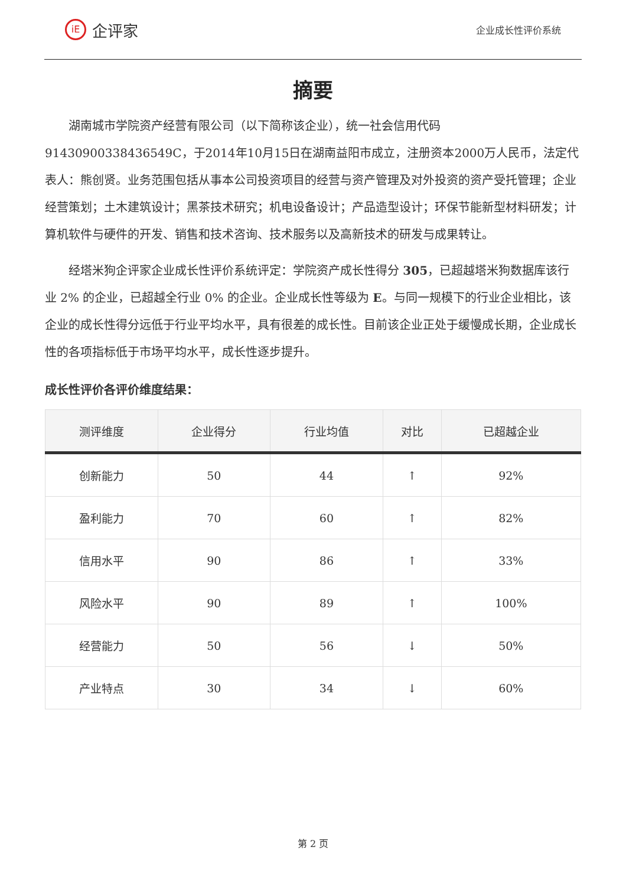iE 企评家
企业成长性评价系统
摘要
湖南城市学院资产经营有限公司（以下简称该企业），统一社会信用代码91430900338436549C，于2014年10月15日在湖南益阳市成立，注册资本2000万人民币，法定代表人：熊创贤。业务范围包括从事本公司投资项目的经营与资产管理及对外投资的资产受托管理；企业经营策划；土木建筑设计；黑茶技术研究；机电设备设计；产品造型设计；环保节能新型材料研发；计算机软件与硬件的开发、销售和技术咨询、技术服务以及高新技术的研发与成果转让。
经塔米狗企评家企业成长性评价系统评定：学院资产成长性得分 305，已超越塔米狗数据库该行业 2% 的企业，已超越全行业 0% 的企业。企业成长性等级为 E。与同一规模下的行业企业相比，该企业的成长性得分远低于行业平均水平，具有很差的成长性。目前该企业正处于缓慢成长期，企业成长性的各项指标低于市场平均水平，成长性逐步提升。
成长性评价各评价维度结果：
| 测评维度 | 企业得分 | 行业均值 | 对比 | 已超越企业 |
| --- | --- | --- | --- | --- |
| 创新能力 | 50 | 44 | ↑ | 92% |
| 盈利能力 | 70 | 60 | ↑ | 82% |
| 信用水平 | 90 | 86 | ↑ | 33% |
| 风险水平 | 90 | 89 | ↑ | 100% |
| 经营能力 | 50 | 56 | ↓ | 50% |
| 产业特点 | 30 | 34 | ↓ | 60% |
第 2 页